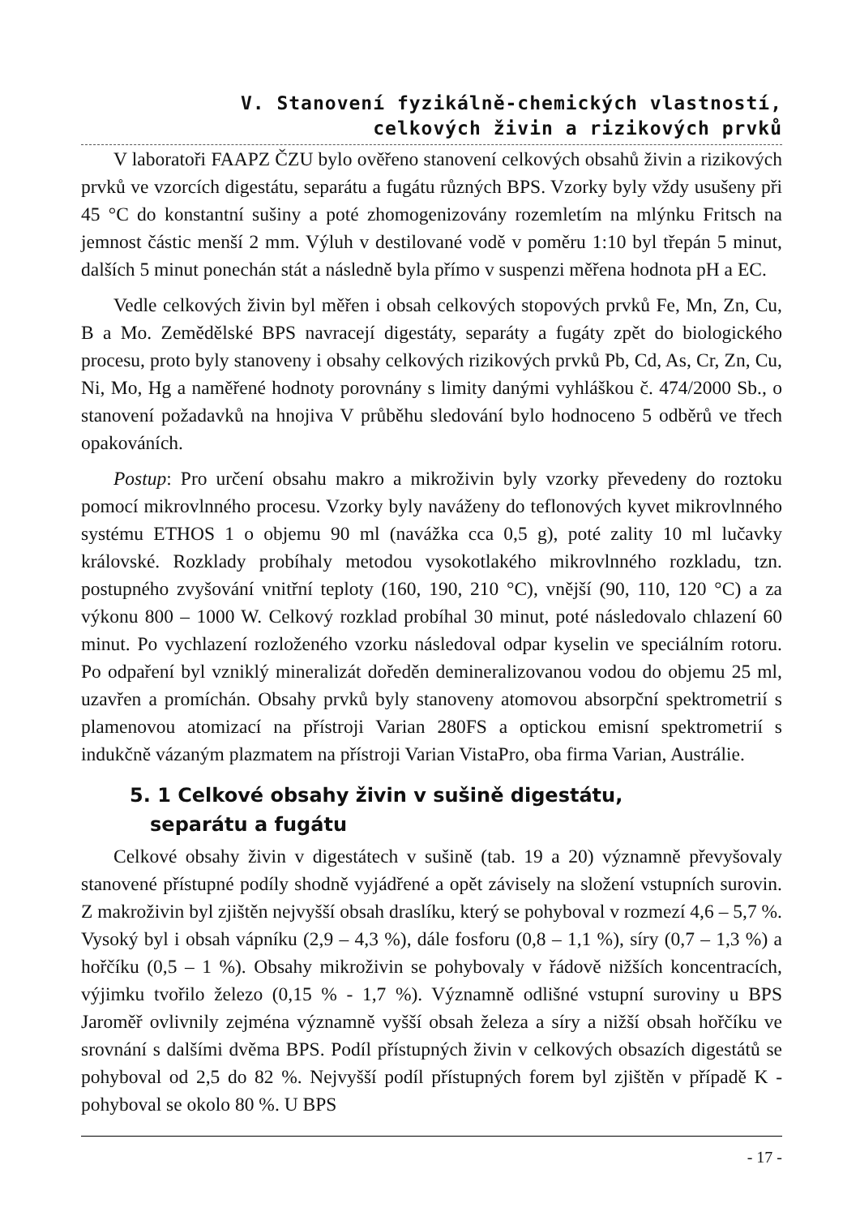V. Stanovení fyzikálně-chemických vlastností,
celkových živin a rizikových prvků
V laboratoři FAAPZ ČZU bylo ověřeno stanovení celkových obsahů živin a rizikových prvků ve vzorcích digestátu, separátu a fugátu různých BPS. Vzorky byly vždy usušeny při 45 °C do konstantní sušiny a poté zhomogenizovány rozemletím na mlýnku Fritsch na jemnost částic menší 2 mm. Výluh v destilované vodě v poměru 1:10 byl třepán 5 minut, dalších 5 minut ponechán stát a následně byla přímo v suspenzi měřena hodnota pH a EC.
Vedle celkových živin byl měřen i obsah celkových stopových prvků Fe, Mn, Zn, Cu, B a Mo. Zemědělské BPS navracejí digestáty, separáty a fugáty zpět do biologického procesu, proto byly stanoveny i obsahy celkových rizikových prvků Pb, Cd, As, Cr, Zn, Cu, Ni, Mo, Hg a naměřené hodnoty porovnány s limity danými vyhláškou č. 474/2000 Sb., o stanovení požadavků na hnojiva V průběhu sledování bylo hodnoceno 5 odběrů ve třech opakováních.
Postup: Pro určení obsahu makro a mikroživin byly vzorky převedeny do roztoku pomocí mikrovlnného procesu. Vzorky byly naváženy do teflonových kyvet mikrovlnného systému ETHOS 1 o objemu 90 ml (navážka cca 0,5 g), poté zality 10 ml lučavky královské. Rozklady probíhaly metodou vysokotlakého mikrovlnného rozkladu, tzn. postupného zvyšování vnitřní teploty (160, 190, 210 °C), vnější (90, 110, 120 °C) a za výkonu 800 – 1000 W. Celkový rozklad probíhal 30 minut, poté následovalo chlazení 60 minut. Po vychlazení rozloženého vzorku následoval odpar kyselin ve speciálním rotoru. Po odpaření byl vzniklý mineralizát doředěn demineralizovanou vodou do objemu 25 ml, uzavřen a promíchán. Obsahy prvků byly stanoveny atomovou absorpční spektrometrií s plamenovou atomizací na přístroji Varian 280FS a optickou emisní spektrometrií s indukčně vázaným plazmatem na přístroji Varian VistaPro, oba firma Varian, Austrálie.
5. 1 Celkové obsahy živin v sušině digestátu,
separátu a fugátu
Celkové obsahy živin v digestátech v sušině (tab. 19 a 20) významně převyšovaly stanovené přístupné podíly shodně vyjádřené a opět závisely na složení vstupních surovin. Z makroživin byl zjištěn nejvyšší obsah draslíku, který se pohyboval v rozmezí 4,6 – 5,7 %. Vysoký byl i obsah vápníku (2,9 – 4,3 %), dále fosforu (0,8 – 1,1 %), síry (0,7 – 1,3 %) a hořčíku (0,5 – 1 %). Obsahy mikroživin se pohybovaly v řádově nižších koncentracích, výjimku tvořilo železo (0,15 % - 1,7 %). Významně odlišné vstupní suroviny u BPS Jaroměř ovlivnily zejména významně vyšší obsah železa a síry a nižší obsah hořčíku ve srovnání s dalšími dvěma BPS. Podíl přístupných živin v celkových obsazích digestátů se pohyboval od 2,5 do 82 %. Nejvyšší podíl přístupných forem byl zjištěn v případě K - pohyboval se okolo 80 %. U BPS
- 17 -